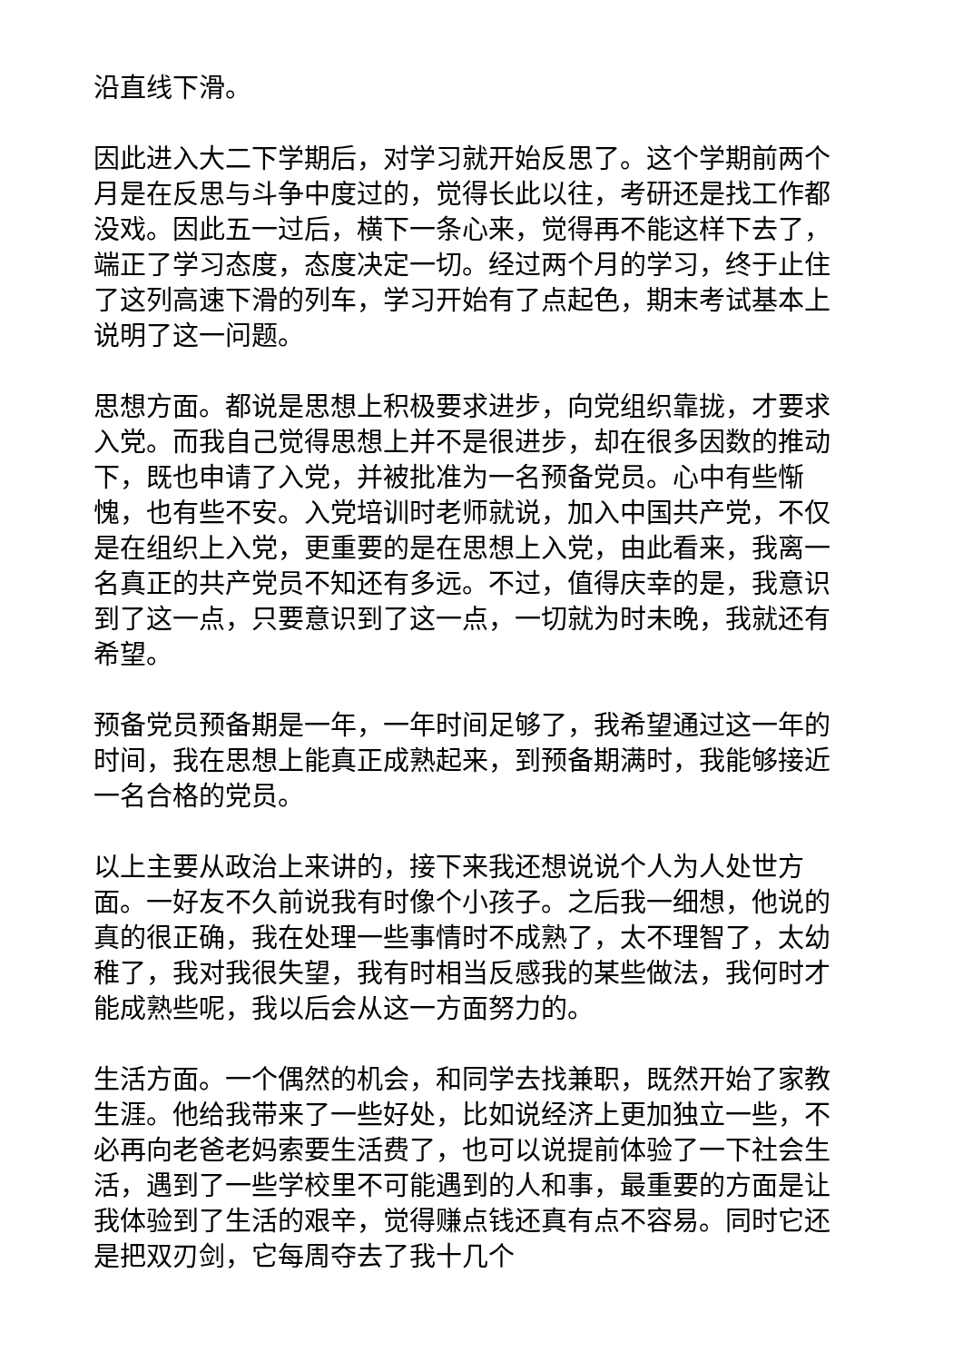沿直线下滑。
因此进入大二下学期后，对学习就开始反思了。这个学期前两个月是在反思与斗争中度过的，觉得长此以往，考研还是找工作都没戏。因此五一过后，横下一条心来，觉得再不能这样下去了，端正了学习态度，态度决定一切。经过两个月的学习，终于止住了这列高速下滑的列车，学习开始有了点起色，期末考试基本上说明了这一问题。
思想方面。都说是思想上积极要求进步，向党组织靠拢，才要求入党。而我自己觉得思想上并不是很进步，却在很多因数的推动下，既也申请了入党，并被批准为一名预备党员。心中有些惭愧，也有些不安。入党培训时老师就说，加入中国共产党，不仅是在组织上入党，更重要的是在思想上入党，由此看来，我离一名真正的共产党员不知还有多远。不过，值得庆幸的是，我意识到了这一点，只要意识到了这一点，一切就为时未晚，我就还有希望。
预备党员预备期是一年，一年时间足够了，我希望通过这一年的时间，我在思想上能真正成熟起来，到预备期满时，我能够接近一名合格的党员。
以上主要从政治上来讲的，接下来我还想说说个人为人处世方面。一好友不久前说我有时像个小孩子。之后我一细想，他说的真的很正确，我在处理一些事情时不成熟了，太不理智了，太幼稚了，我对我很失望，我有时相当反感我的某些做法，我何时才能成熟些呢，我以后会从这一方面努力的。
生活方面。一个偶然的机会，和同学去找兼职，既然开始了家教生涯。他给我带来了一些好处，比如说经济上更加独立一些，不必再向老爸老妈索要生活费了，也可以说提前体验了一下社会生活，遇到了一些学校里不可能遇到的人和事，最重要的方面是让我体验到了生活的艰辛，觉得赚点钱还真有点不容易。同时它还是把双刃剑，它每周夺去了我十几个